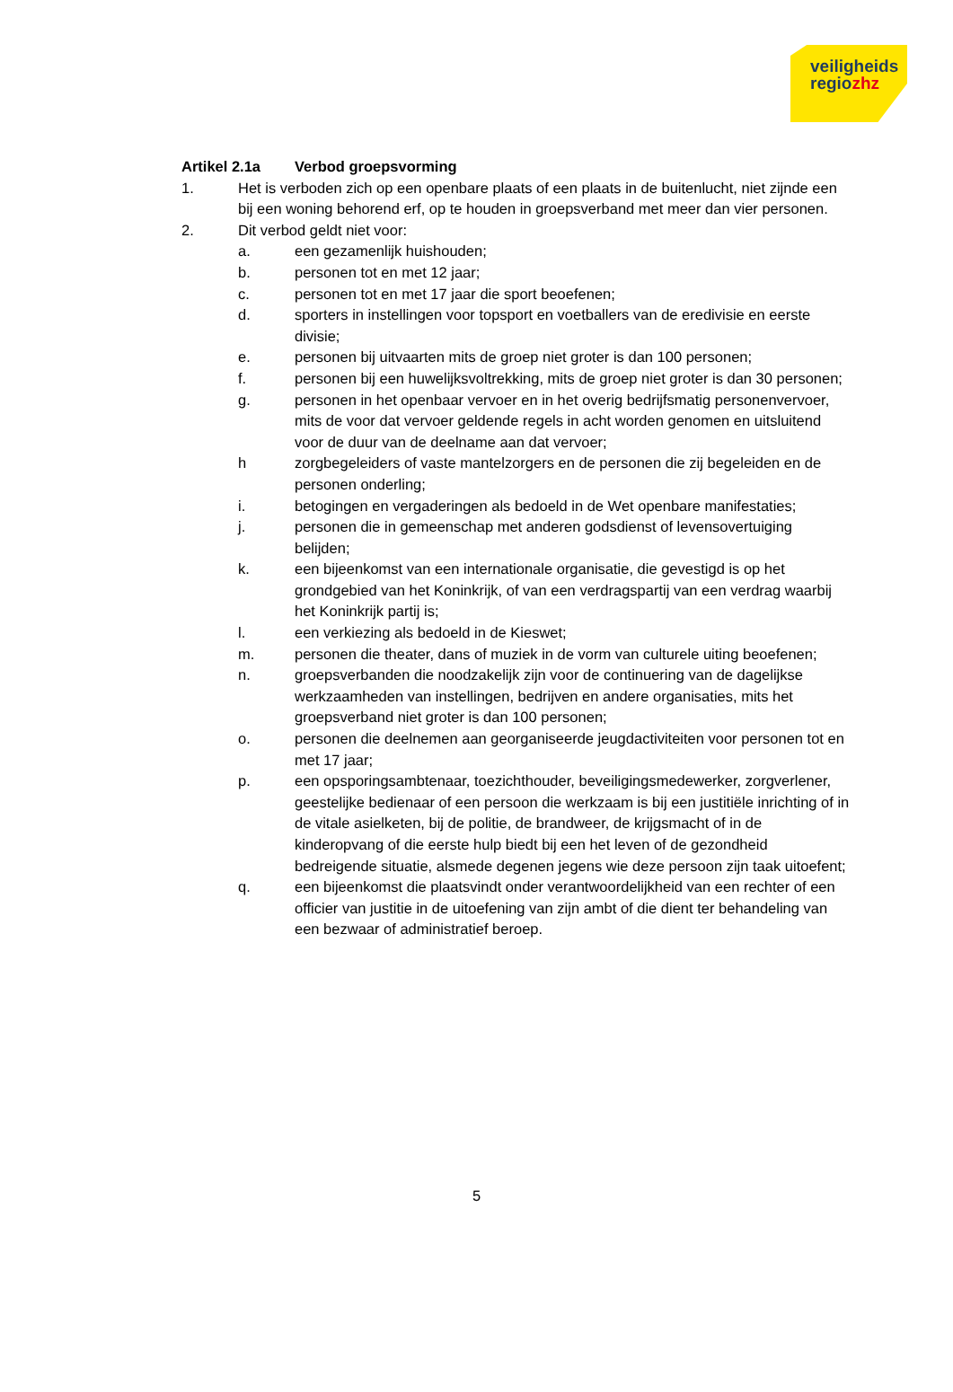veiligheids
regiozhz
Artikel 2.1a Verbod groepsvorming
1. Het is verboden zich op een openbare plaats of een plaats in de buitenlucht, niet zijnde een bij een woning behorend erf, op te houden in groepsverband met meer dan vier personen.
2. Dit verbod geldt niet voor:
a. een gezamenlijk huishouden;
b. personen tot en met 12 jaar;
c. personen tot en met 17 jaar die sport beoefenen;
d. sporters in instellingen voor topsport en voetballers van de eredivisie en eerste divisie;
e. personen bij uitvaarten mits de groep niet groter is dan 100 personen;
f. personen bij een huwelijksvoltrekking, mits de groep niet groter is dan 30 personen;
g. personen in het openbaar vervoer en in het overig bedrijfsmatig personenvervoer, mits de voor dat vervoer geldende regels in acht worden genomen en uitsluitend voor de duur van de deelname aan dat vervoer;
h zorgbegeleiders of vaste mantelzorgers en de personen die zij begeleiden en de personen onderling;
i. betogingen en vergaderingen als bedoeld in de Wet openbare manifestaties;
j. personen die in gemeenschap met anderen godsdienst of levensovertuiging belijden;
k. een bijeenkomst van een internationale organisatie, die gevestigd is op het grondgebied van het Koninkrijk, of van een verdragspartij van een verdrag waarbij het Koninkrijk partij is;
l. een verkiezing als bedoeld in de Kieswet;
m. personen die theater, dans of muziek in de vorm van culturele uiting beoefenen;
n. groepsverbanden die noodzakelijk zijn voor de continuering van de dagelijkse werkzaamheden van instellingen, bedrijven en andere organisaties, mits het groepsverband niet groter is dan 100 personen;
o. personen die deelnemen aan georganiseerde jeugdactiviteiten voor personen tot en met 17 jaar;
p. een opsporingsambtenaar, toezichthouder, beveiligingsmedewerker, zorgverlener, geestelijke bedienaar of een persoon die werkzaam is bij een justitiële inrichting of in de vitale asielketen, bij de politie, de brandweer, de krijgsmacht of in de kinderopvang of die eerste hulp biedt bij een het leven of de gezondheid bedreigende situatie, alsmede degenen jegens wie deze persoon zijn taak uitoefent;
q. een bijeenkomst die plaatsvindt onder verantwoordelijkheid van een rechter of een officier van justitie in de uitoefening van zijn ambt of die dient ter behandeling van een bezwaar of administratief beroep.
5